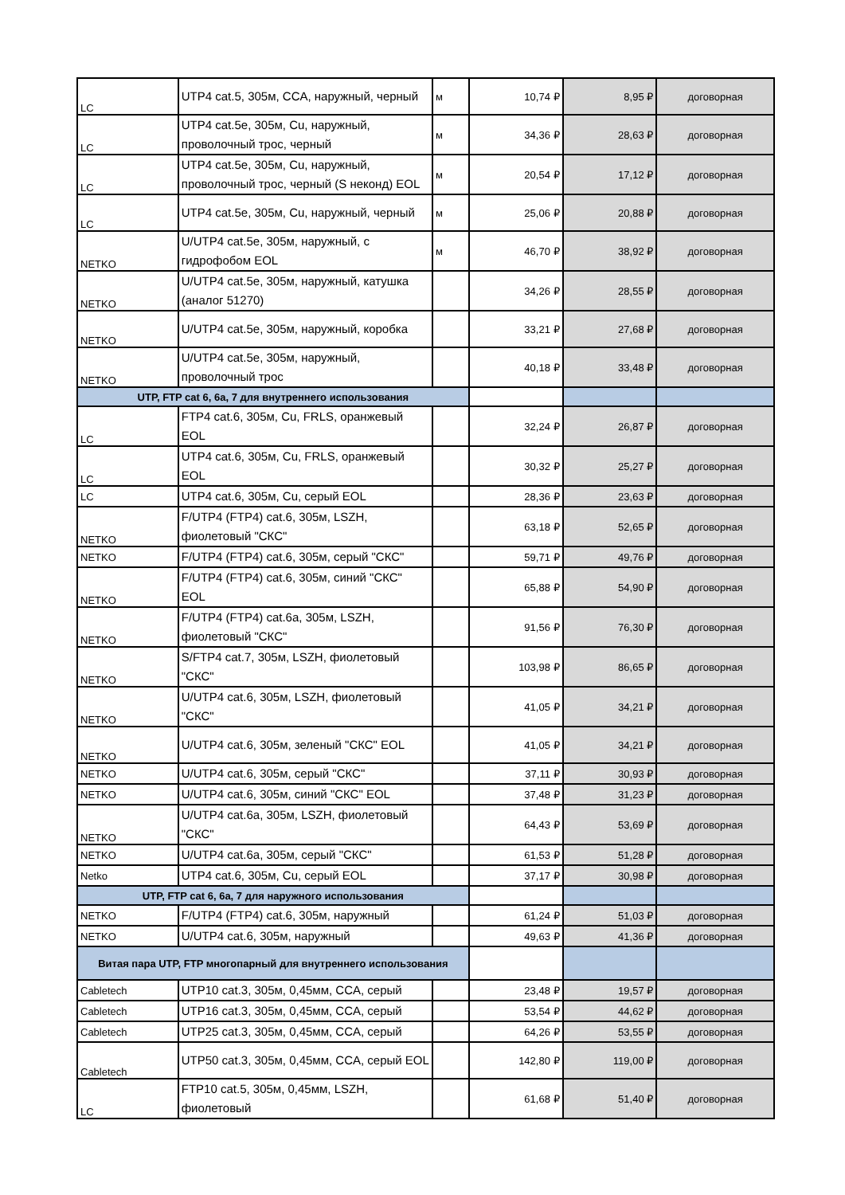| LC | UTP4 cat.5, 305м, CCA, наружный, черный | м | 10,74 ₽ | 8,95 ₽ | договорная |
| LC | UTP4 cat.5e, 305м, Cu, наружный, проволочный трос, черный | м | 34,36 ₽ | 28,63 ₽ | договорная |
| LC | UTP4 cat.5e, 305м, Cu, наружный, проволочный трос, черный (S неконд) EOL | м | 20,54 ₽ | 17,12 ₽ | договорная |
| LC | UTP4 cat.5e, 305м, Cu, наружный, черный | м | 25,06 ₽ | 20,88 ₽ | договорная |
| NETKO | U/UTP4 cat.5e, 305м, наружный, с гидрофобом EOL | м | 46,70 ₽ | 38,92 ₽ | договорная |
| NETKO | U/UTP4 cat.5e, 305м, наружный, катушка (аналог 51270) | | 34,26 ₽ | 28,55 ₽ | договорная |
| NETKO | U/UTP4 cat.5e, 305м, наружный, коробка | | 33,21 ₽ | 27,68 ₽ | договорная |
| NETKO | U/UTP4 cat.5e, 305м, наружный, проволочный трос | | 40,18 ₽ | 33,48 ₽ | договорная |
| UTP, FTP cat 6, 6a, 7 для внутреннего использования | | | | | |
| LC | FTP4 cat.6, 305м, Cu, FRLS, оранжевый EOL | | 32,24 ₽ | 26,87 ₽ | договорная |
| LC | UTP4 cat.6, 305м, Cu, FRLS, оранжевый EOL | | 30,32 ₽ | 25,27 ₽ | договорная |
| LC | UTP4 cat.6, 305м, Cu, серый EOL | | 28,36 ₽ | 23,63 ₽ | договорная |
| NETKO | F/UTP4 (FTP4) cat.6, 305м, LSZH, фиолетовый "СКС" | | 63,18 ₽ | 52,65 ₽ | договорная |
| NETKO | F/UTP4 (FTP4) cat.6, 305м, серый "СКС" | | 59,71 ₽ | 49,76 ₽ | договорная |
| NETKO | F/UTP4 (FTP4) cat.6, 305м, синий "СКС" EOL | | 65,88 ₽ | 54,90 ₽ | договорная |
| NETKO | F/UTP4 (FTP4) cat.6a, 305м, LSZH, фиолетовый "СКС" | | 91,56 ₽ | 76,30 ₽ | договорная |
| NETKO | S/FTP4 cat.7, 305м, LSZH, фиолетовый "СКС" | | 103,98 ₽ | 86,65 ₽ | договорная |
| NETKO | U/UTP4 cat.6, 305м, LSZH, фиолетовый "СКС" | | 41,05 ₽ | 34,21 ₽ | договорная |
| NETKO | U/UTP4 cat.6, 305м, зеленый "СКС" EOL | | 41,05 ₽ | 34,21 ₽ | договорная |
| NETKO | U/UTP4 cat.6, 305м, серый "СКС" | | 37,11 ₽ | 30,93 ₽ | договорная |
| NETKO | U/UTP4 cat.6, 305м, синий "СКС" EOL | | 37,48 ₽ | 31,23 ₽ | договорная |
| NETKO | U/UTP4 cat.6a, 305м, LSZH, фиолетовый "СКС" | | 64,43 ₽ | 53,69 ₽ | договорная |
| NETKO | U/UTP4 cat.6a, 305м, серый "СКС" | | 61,53 ₽ | 51,28 ₽ | договорная |
| Netko | UTP4 cat.6, 305м, Cu, серый EOL | | 37,17 ₽ | 30,98 ₽ | договорная |
| UTP, FTP cat 6, 6a, 7 для наружного использования | | | | | |
| NETKO | F/UTP4 (FTP4) cat.6, 305м, наружный | | 61,24 ₽ | 51,03 ₽ | договорная |
| NETKO | U/UTP4 cat.6, 305м, наружный | | 49,63 ₽ | 41,36 ₽ | договорная |
| Витая пара UTP, FTP многопарный для внутреннего использования | | | | | |
| Cabletech | UTP10 cat.3, 305м, 0,45мм, CCA, серый | | 23,48 ₽ | 19,57 ₽ | договорная |
| Cabletech | UTP16 cat.3, 305м, 0,45мм, CCA, серый | | 53,54 ₽ | 44,62 ₽ | договорная |
| Cabletech | UTP25 cat.3, 305м, 0,45мм, CCA, серый | | 64,26 ₽ | 53,55 ₽ | договорная |
| Cabletech | UTP50 cat.3, 305м, 0,45мм, CCA, серый EOL | | 142,80 ₽ | 119,00 ₽ | договорная |
| LC | FTP10 cat.5, 305м, 0,45мм, LSZH, фиолетовый | | 61,68 ₽ | 51,40 ₽ | договорная |